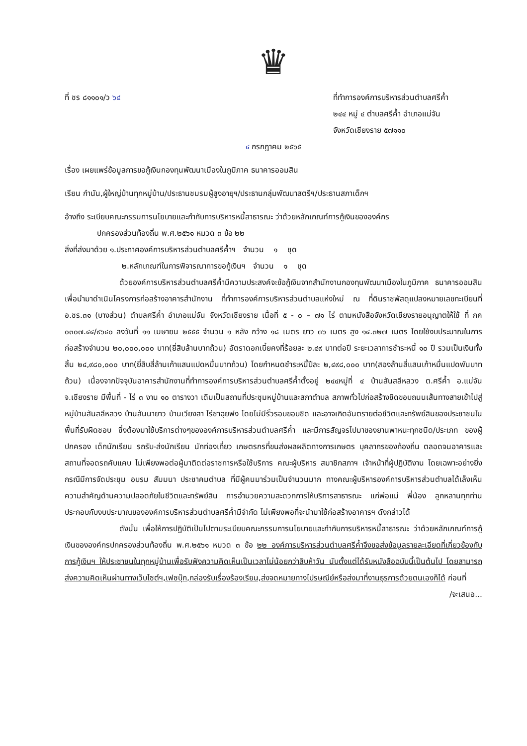♛
ที่ ชร ๘๑๑๐๑/ว ๖๔ ที่ทำการองค์การบริหารส่วนตำบลศรีค้ำ
๒๔๔ หมู่ ๔ ตำบลศรีค้ำ อำเภอแม่จัน
จังหวัดเชียงราย ๕๗๑๑๐
๔ กรกฎาคม ๒๕๖๕
เรื่อง เผยแพร่ข้อมูลการขอกู้เงินกองทุนพัฒนาเมืองในภูมิภาค ธนาคารออมสิน
เรียน กำนัน,ผู้ใหญ่บ้านทุกหมู่บ้าน/ประธานชมรมผู้สูงอายุฯ/ประธานกลุ่มพัฒนาสตรีฯ/ประธานสภาเด็กฯ
อ้างถึง ระเบียบคณะกรรมการนโยบายและกำกับการบริหารหนี้สาธารณะ ว่าด้วยหลักเกณฑ์การกู้เงินขององค์กร
ปกครองส่วนท้องถิ่น พ.ศ.๒๕๖๑ หมวด ๓ ข้อ ๒๒
สิ่งที่ส่งมาด้วย ๑.ประกาศองค์การบริหารส่วนตำบลศรีค้ำฯ จำนวน ๑ ชุด
๒.หลักเกณฑ์ในการพิจารณาการขอกู้เงินฯ จำนวน ๑ ชุด
ด้วยองค์การบริหารส่วนตำบลศรีค้ำมีความประสงค์จะข้อกู้เงินจากสำนักงานกองทุนพัฒนาเมืองในภูมิภาค ธนาคารออมสิน เพื่อนำมาดำเนินโครงการก่อสร้างอาคารสำนักงาน ที่ทำการองค์การบริหารส่วนตำบลแห่งใหม่ ณ ที่ดินราชพัสดุแปลงหมายเลขทะเบียนที่ อ.ชร.๓๑ (บางส่วน) ตำบลศรีค้ำ อำเภอแม่จัน จังหวัดเชียงราย เนื้อที่ ๕ - ๐ – ๗๑ ไร่ ตามหนังสือจังหวัดเชียงรายอนุญาตให้ใช้ ที่ กค ๐๓๐๗.๔๔/๙๖๔๐ ลงวันที่ ๑๑ เมษายน ๒๕๕๕ จำนวน ๑ หลัง กว้าง ๑๘ เมตร ยาว ๓๖ เมตร สูง ๑๔.๓๒๗ เมตร โดยใช้งบประมาณในการก่อสร้างจำนวน ๒๐,๐๐๐,๐๐๐ บาท(ยี่สิบล้านบาทถ้วน) อัตราดอกเบี้ยคงที่ร้อยละ ๒.๔๙ บาทต่อปี ระยะเวลาการชำระหนี้ ๑๐ ปี รวมเป็นเงินทั้งสิ้น ๒๔,๙๘๐,๐๐๐ บาท(ยี่สิบสี่ล้านเก้าแสนแปดหมื่นบาทถ้วน) โดยกำหนดชำระหนี้ปีละ ๒,๔๙๘,๐๐๐ บาท(สองล้านสี่แสนเก้าหมื่นแปดพันบาทถ้วน) เนื่องจากปัจจุบันอาคารสำนักงานที่ทำการองค์การบริหารส่วนตำบลศรีค้ำตั้งอยู่ ๒๔๔หมู่ที่ ๔ บ้านสันสลีหลวง ต.ศรีค้ำ อ.แม่จัน จ.เชียงราย มีพื้นที่ - ไร่ ๓ งาน ๑๐ ตารางวา เดิมเป็นสถานที่ประชุมหมู่บ้านและสภาตำบล สภาพทั่วไปก่อสร้างชิดขอบถนนเส้นทางสายเข้าไปสู่หมู่บ้านสันสลีหลวง บ้านสันนายาว บ้านเวียงสา ไร่ชาฉุยฟง โดยไม่มีรั้วรอบขอบชิด และอาจเกิดอันตรายต่อชีวิตและทรัพย์สินของประชาชนในพื้นที่รับผิดชอบ ซึ่งต้องมาใช้บริการต่างๆขององค์การบริหารส่วนตำบลศรีค้ำ และมีการสัญจรไปมาของยานพาหนะทุกชนิด/ประเภท ของผู้ปกครอง เด็กนักเรียน รถรับ-ส่งนักเรียน นักท่องเที่ยว เกษตรกรที่ขนส่งผลผลิตทางการเกษตร บุคลากรของท้องถิ่น ตลอดจนอาคารและสถานที่จอดรถคับแคบ ไม่เพียงพอต่อผู้มาติดต่อราชการหรือใช้บริการ คณะผู้บริหาร สมาชิกสภาฯ เจ้าหน้าที่ผู้ปฏิบัติงาน โดยเฉพาะอย่างยิ่งกรณีมีการจัดประชุม อบรม สัมมนา ประชาคมตำบล ที่มีผู้คนมาร่วมเป็นจำนวนมาก ทางคณะผู้บริหารองค์การบริหารส่วนตำบลได้เล็งเห็นความสำคัญด้านความปลอดภัยในชีวิตและทรัพย์สิน การอำนวยความสะดวกการให้บริการสาธารณะ แก่พ่อแม่ พี่น้อง ลูกหลานทุกท่าน ประกอบกับงบประมาณขององค์การบริหารส่วนตำบลศรีค้ำมีจำกัด ไม่เพียงพอที่จะนำมาใช้ก่อสร้างอาคารฯ ดังกล่าวได้
ดังนั้น เพื่อให้การปฏิบัติเป็นไปตามระเบียบคณะกรรมการนโยบายและกำกับการบริหารหนี้สาธารณะ ว่าด้วยหลักเกณฑ์การกู้เงินขององค์กรปกครองส่วนท้องถิ่น พ.ศ.๒๕๖๑ หมวด ๓ ข้อ ๒๒ องค์การบริหารส่วนตำบลศรีค้ำจึงขอส่งข้อมูลรายละเอียดที่เกี่ยวข้องกับการกู้เงินฯ ให้ประชาชนในทุกหมู่บ้านเพื่อรับฟังความคิดเห็นเป็นเวลาไม่น้อยกว่าสิบห้าวัน นับตั้งแต่ได้รับหนังสือฉบับนี้เป็นต้นไป โดยสามารถส่งความคิดเห็นผ่านทางเว็บไซต์ฯ,เฟซบุ๊ก,กล่องรับเรื่องร้องเรียน,ส่งจดหมายทางไปรษณีย์หรือส่งมาที่งานธุรการด้วยตนเองก็ได้ ก่อนที่
/จะเสนอ...